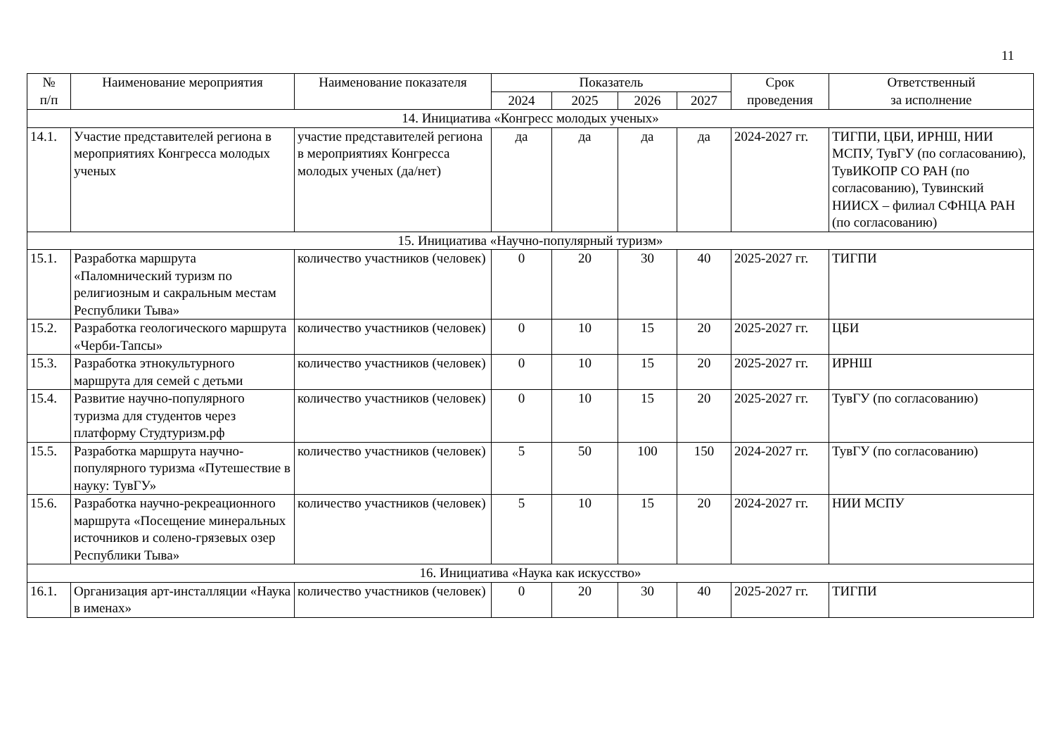11
| № п/п | Наименование мероприятия | Наименование показателя | Показатель | | | | Срок проведения | Ответственный за исполнение |
| --- | --- | --- | --- | --- | --- | --- | --- | --- |
| | | | 2024 | 2025 | 2026 | 2027 | | |
| 14. Инициатива «Конгресс молодых ученых» | | | | | | | | |
| 14.1. | Участие представителей региона в мероприятиях Конгресса молодых ученых | участие представителей региона в мероприятиях Конгресса молодых ученых (да/нет) | да | да | да | да | 2024-2027 гг. | ТИГПИ, ЦБИ, ИРНШ, НИИ МСПУ, ТувГУ (по согласованию), ТувИКОПР СО РАН (по согласованию), Тувинский НИИСХ – филиал СФНЦА РАН (по согласованию) |
| 15. Инициатива «Научно-популярный туризм» | | | | | | | | |
| 15.1. | Разработка маршрута «Паломнический туризм по религиозным и сакральным местам Республики Тыва» | количество участников (человек) | 0 | 20 | 30 | 40 | 2025-2027 гг. | ТИГПИ |
| 15.2. | Разработка геологического маршрута «Черби-Тапсы» | количество участников (человек) | 0 | 10 | 15 | 20 | 2025-2027 гг. | ЦБИ |
| 15.3. | Разработка этнокультурного маршрута для семей с детьми | количество участников (человек) | 0 | 10 | 15 | 20 | 2025-2027 гг. | ИРНШ |
| 15.4. | Развитие научно-популярного туризма для студентов через платформу Студтуризм.рф | количество участников (человек) | 0 | 10 | 15 | 20 | 2025-2027 гг. | ТувГУ (по согласованию) |
| 15.5. | Разработка маршрута научно-популярного туризма «Путешествие в науку: ТувГУ» | количество участников (человек) | 5 | 50 | 100 | 150 | 2024-2027 гг. | ТувГУ (по согласованию) |
| 15.6. | Разработка научно-рекреационного маршрута «Посещение минеральных источников и солено-грязевых озер Республики Тыва» | количество участников (человек) | 5 | 10 | 15 | 20 | 2024-2027 гг. | НИИ МСПУ |
| 16. Инициатива «Наука как искусство» | | | | | | | | |
| 16.1. | Организация арт-инсталляции «Наука в именах» | количество участников (человек) | 0 | 20 | 30 | 40 | 2025-2027 гг. | ТИГПИ |